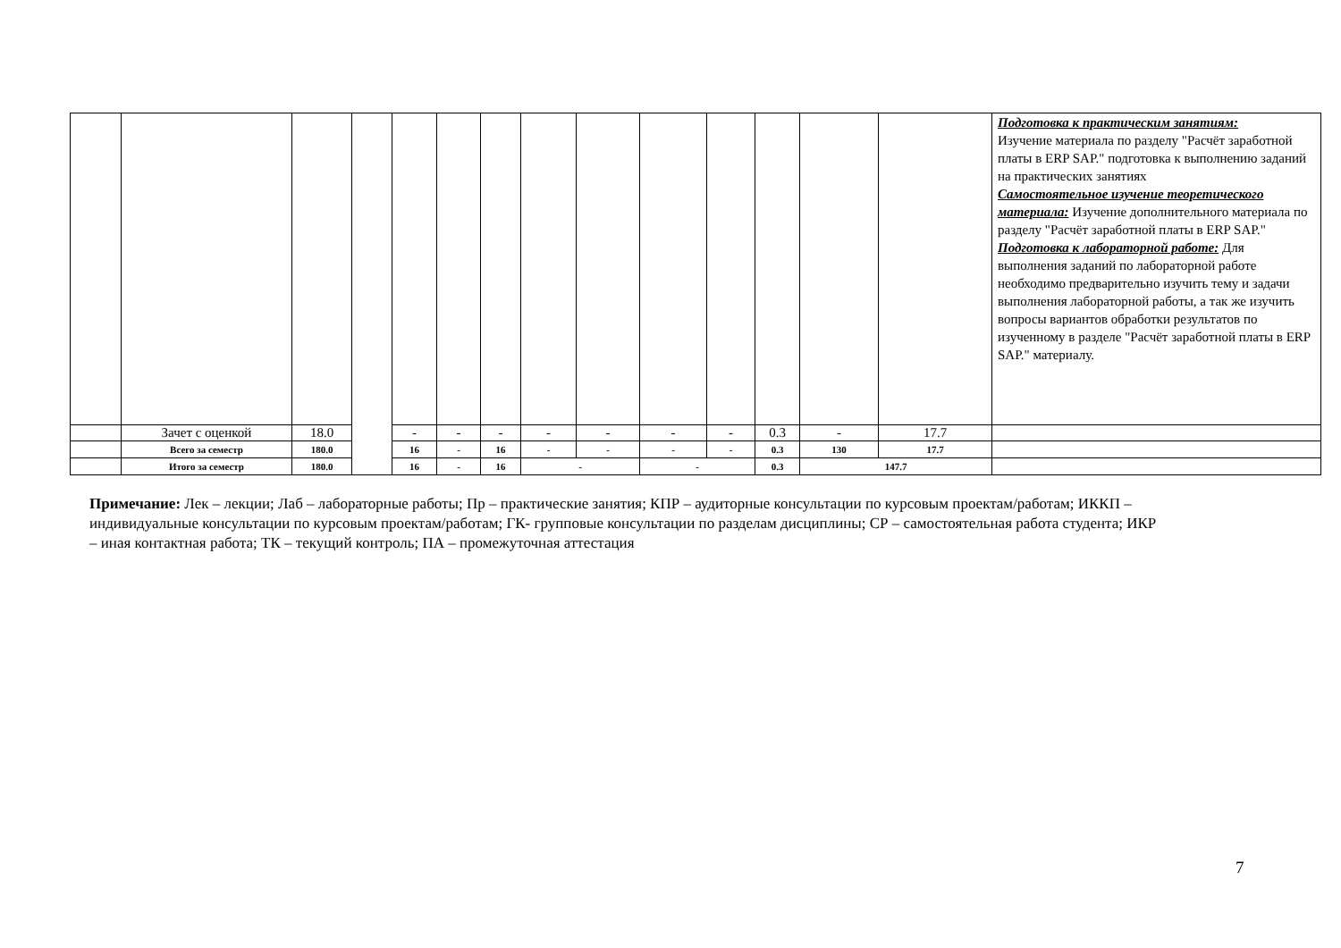| | | | | | | | | | | | | | | Подготовка к практическим занятиям: Изучение материала по разделу "Расчёт заработной платы в ERP SAP." подготовка к выполнению заданий на практических занятиях Самостоятельное изучение теоретического материала: Изучение дополнительного материала по разделу "Расчёт заработной платы в ERP SAP." Подготовка к лабораторной работе: Для выполнения заданий по лабораторной работе необходимо предварительно изучить тему и задачи выполнения лабораторной работы, а так же изучить вопросы вариантов обработки результатов по изученному в разделе "Расчёт заработной платы в ERP SAP." материалу. |
| | Зачет с оценкой | 18.0 | | - | - | - | - | - | - | - | 0.3 | - | 17.7 | |
| | Всего за семестр | 180.0 | | 16 | - | 16 | - | - | - | - | 0.3 | 130 | 17.7 | |
| | Итого за семестр | 180.0 | | 16 | - | 16 | - | | - | | 0.3 | 147.7 | | |
Примечание: Лек – лекции; Лаб – лабораторные работы; Пр – практические занятия; КПР – аудиторные консультации по курсовым проектам/работам; ИККП – индивидуальные консультации по курсовым проектам/работам; ГК- групповые консультации по разделам дисциплины; СР – самостоятельная работа студента; ИКР – иная контактная работа; ТК – текущий контроль; ПА – промежуточная аттестация
7